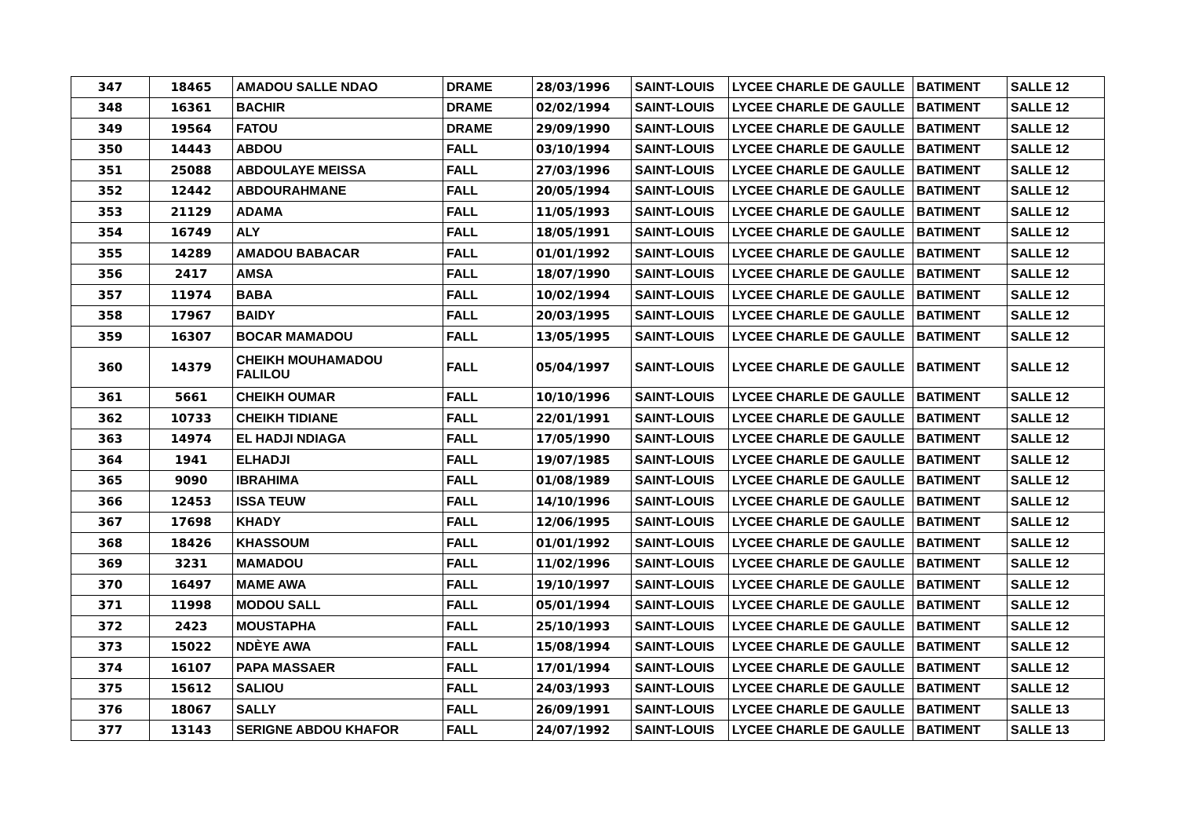| 347 | 18465 | AMADOU SALLE NDAO | DRAME | 28/03/1996 | SAINT-LOUIS | LYCEE CHARLE DE GAULLE | BATIMENT | SALLE 12 |
| 348 | 16361 | BACHIR | DRAME | 02/02/1994 | SAINT-LOUIS | LYCEE CHARLE DE GAULLE | BATIMENT | SALLE 12 |
| 349 | 19564 | FATOU | DRAME | 29/09/1990 | SAINT-LOUIS | LYCEE CHARLE DE GAULLE | BATIMENT | SALLE 12 |
| 350 | 14443 | ABDOU | FALL | 03/10/1994 | SAINT-LOUIS | LYCEE CHARLE DE GAULLE | BATIMENT | SALLE 12 |
| 351 | 25088 | ABDOULAYE MEISSA | FALL | 27/03/1996 | SAINT-LOUIS | LYCEE CHARLE DE GAULLE | BATIMENT | SALLE 12 |
| 352 | 12442 | ABDOURAHMANE | FALL | 20/05/1994 | SAINT-LOUIS | LYCEE CHARLE DE GAULLE | BATIMENT | SALLE 12 |
| 353 | 21129 | ADAMA | FALL | 11/05/1993 | SAINT-LOUIS | LYCEE CHARLE DE GAULLE | BATIMENT | SALLE 12 |
| 354 | 16749 | ALY | FALL | 18/05/1991 | SAINT-LOUIS | LYCEE CHARLE DE GAULLE | BATIMENT | SALLE 12 |
| 355 | 14289 | AMADOU BABACAR | FALL | 01/01/1992 | SAINT-LOUIS | LYCEE CHARLE DE GAULLE | BATIMENT | SALLE 12 |
| 356 | 2417 | AMSA | FALL | 18/07/1990 | SAINT-LOUIS | LYCEE CHARLE DE GAULLE | BATIMENT | SALLE 12 |
| 357 | 11974 | BABA | FALL | 10/02/1994 | SAINT-LOUIS | LYCEE CHARLE DE GAULLE | BATIMENT | SALLE 12 |
| 358 | 17967 | BAIDY | FALL | 20/03/1995 | SAINT-LOUIS | LYCEE CHARLE DE GAULLE | BATIMENT | SALLE 12 |
| 359 | 16307 | BOCAR MAMADOU | FALL | 13/05/1995 | SAINT-LOUIS | LYCEE CHARLE DE GAULLE | BATIMENT | SALLE 12 |
| 360 | 14379 | CHEIKH MOUHAMADOU FALILOU | FALL | 05/04/1997 | SAINT-LOUIS | LYCEE CHARLE DE GAULLE | BATIMENT | SALLE 12 |
| 361 | 5661 | CHEIKH OUMAR | FALL | 10/10/1996 | SAINT-LOUIS | LYCEE CHARLE DE GAULLE | BATIMENT | SALLE 12 |
| 362 | 10733 | CHEIKH TIDIANE | FALL | 22/01/1991 | SAINT-LOUIS | LYCEE CHARLE DE GAULLE | BATIMENT | SALLE 12 |
| 363 | 14974 | EL HADJI NDIAGA | FALL | 17/05/1990 | SAINT-LOUIS | LYCEE CHARLE DE GAULLE | BATIMENT | SALLE 12 |
| 364 | 1941 | ELHADJI | FALL | 19/07/1985 | SAINT-LOUIS | LYCEE CHARLE DE GAULLE | BATIMENT | SALLE 12 |
| 365 | 9090 | IBRAHIMA | FALL | 01/08/1989 | SAINT-LOUIS | LYCEE CHARLE DE GAULLE | BATIMENT | SALLE 12 |
| 366 | 12453 | ISSA TEUW | FALL | 14/10/1996 | SAINT-LOUIS | LYCEE CHARLE DE GAULLE | BATIMENT | SALLE 12 |
| 367 | 17698 | KHADY | FALL | 12/06/1995 | SAINT-LOUIS | LYCEE CHARLE DE GAULLE | BATIMENT | SALLE 12 |
| 368 | 18426 | KHASSOUM | FALL | 01/01/1992 | SAINT-LOUIS | LYCEE CHARLE DE GAULLE | BATIMENT | SALLE 12 |
| 369 | 3231 | MAMADOU | FALL | 11/02/1996 | SAINT-LOUIS | LYCEE CHARLE DE GAULLE | BATIMENT | SALLE 12 |
| 370 | 16497 | MAME AWA | FALL | 19/10/1997 | SAINT-LOUIS | LYCEE CHARLE DE GAULLE | BATIMENT | SALLE 12 |
| 371 | 11998 | MODOU SALL | FALL | 05/01/1994 | SAINT-LOUIS | LYCEE CHARLE DE GAULLE | BATIMENT | SALLE 12 |
| 372 | 2423 | MOUSTAPHA | FALL | 25/10/1993 | SAINT-LOUIS | LYCEE CHARLE DE GAULLE | BATIMENT | SALLE 12 |
| 373 | 15022 | NDÈYE AWA | FALL | 15/08/1994 | SAINT-LOUIS | LYCEE CHARLE DE GAULLE | BATIMENT | SALLE 12 |
| 374 | 16107 | PAPA MASSAER | FALL | 17/01/1994 | SAINT-LOUIS | LYCEE CHARLE DE GAULLE | BATIMENT | SALLE 12 |
| 375 | 15612 | SALIOU | FALL | 24/03/1993 | SAINT-LOUIS | LYCEE CHARLE DE GAULLE | BATIMENT | SALLE 12 |
| 376 | 18067 | SALLY | FALL | 26/09/1991 | SAINT-LOUIS | LYCEE CHARLE DE GAULLE | BATIMENT | SALLE 13 |
| 377 | 13143 | SERIGNE ABDOU KHAFOR | FALL | 24/07/1992 | SAINT-LOUIS | LYCEE CHARLE DE GAULLE | BATIMENT | SALLE 13 |